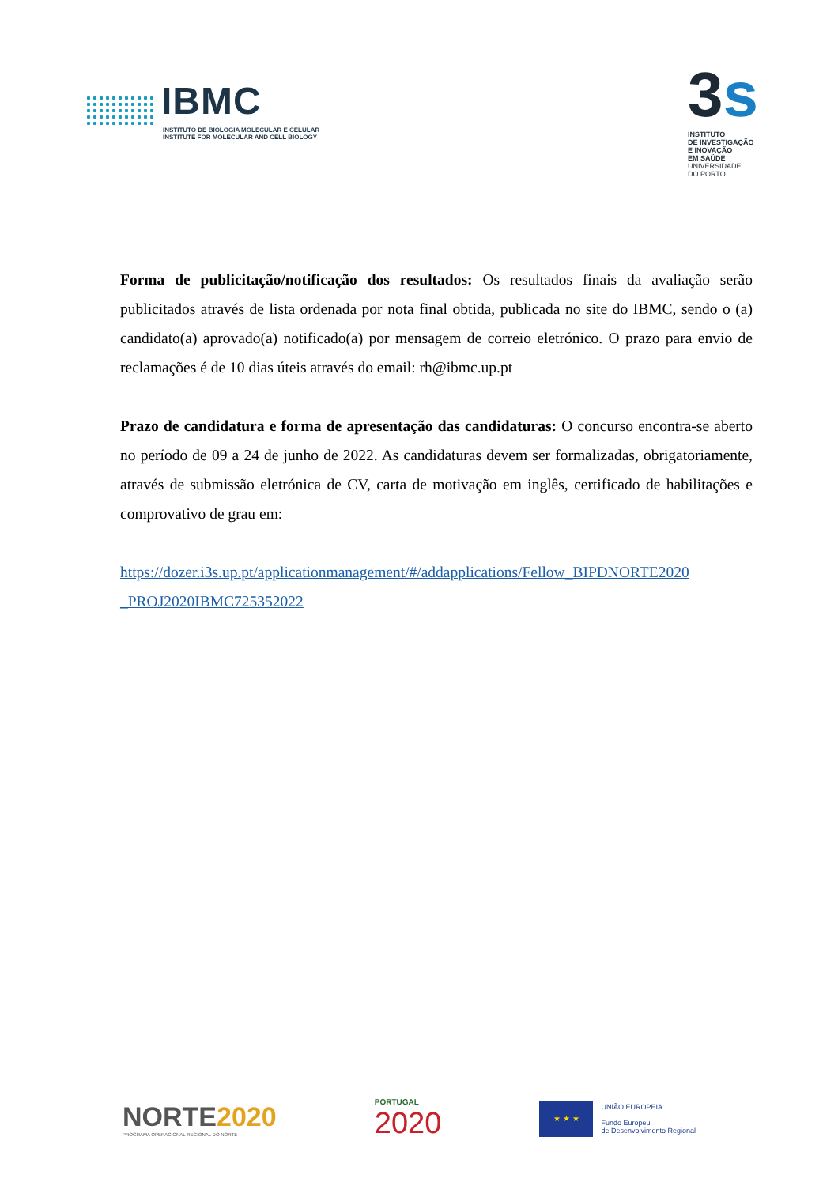IBMC
INSTITUTO DE BIOLOGIA MOLECULAR E CELULAR
INSTITUTE FOR MOLECULAR AND CELL BIOLOGY
3s
INSTITUTO
DE INVESTIGAÇÃO
E INOVAÇÃO
EM SAÚDE
UNIVERSIDADE
DO PORTO
Forma de publicitação/notificação dos resultados: Os resultados finais da avaliação serão publicitados através de lista ordenada por nota final obtida, publicada no site do IBMC, sendo o (a) candidato(a) aprovado(a) notificado(a) por mensagem de correio eletrónico. O prazo para envio de reclamações é de 10 dias úteis através do email: rh@ibmc.up.pt
Prazo de candidatura e forma de apresentação das candidaturas: O concurso encontra-se aberto no período de 09 a 24 de junho de 2022. As candidaturas devem ser formalizadas, obrigatoriamente, através de submissão eletrónica de CV, carta de motivação em inglês, certificado de habilitações e comprovativo de grau em:
https://dozer.i3s.up.pt/applicationmanagement/#/addapplications/Fellow_BIPDNORTE2020 _PROJ2020IBMC725352022
NORTE2020
PROGRAMA OPERACIONAL REGIONAL DO NORTE
PORTUGAL
2020
★ ★ ★
UNIÃO EUROPEIA
Fundo Europeu
de Desenvolvimento Regional